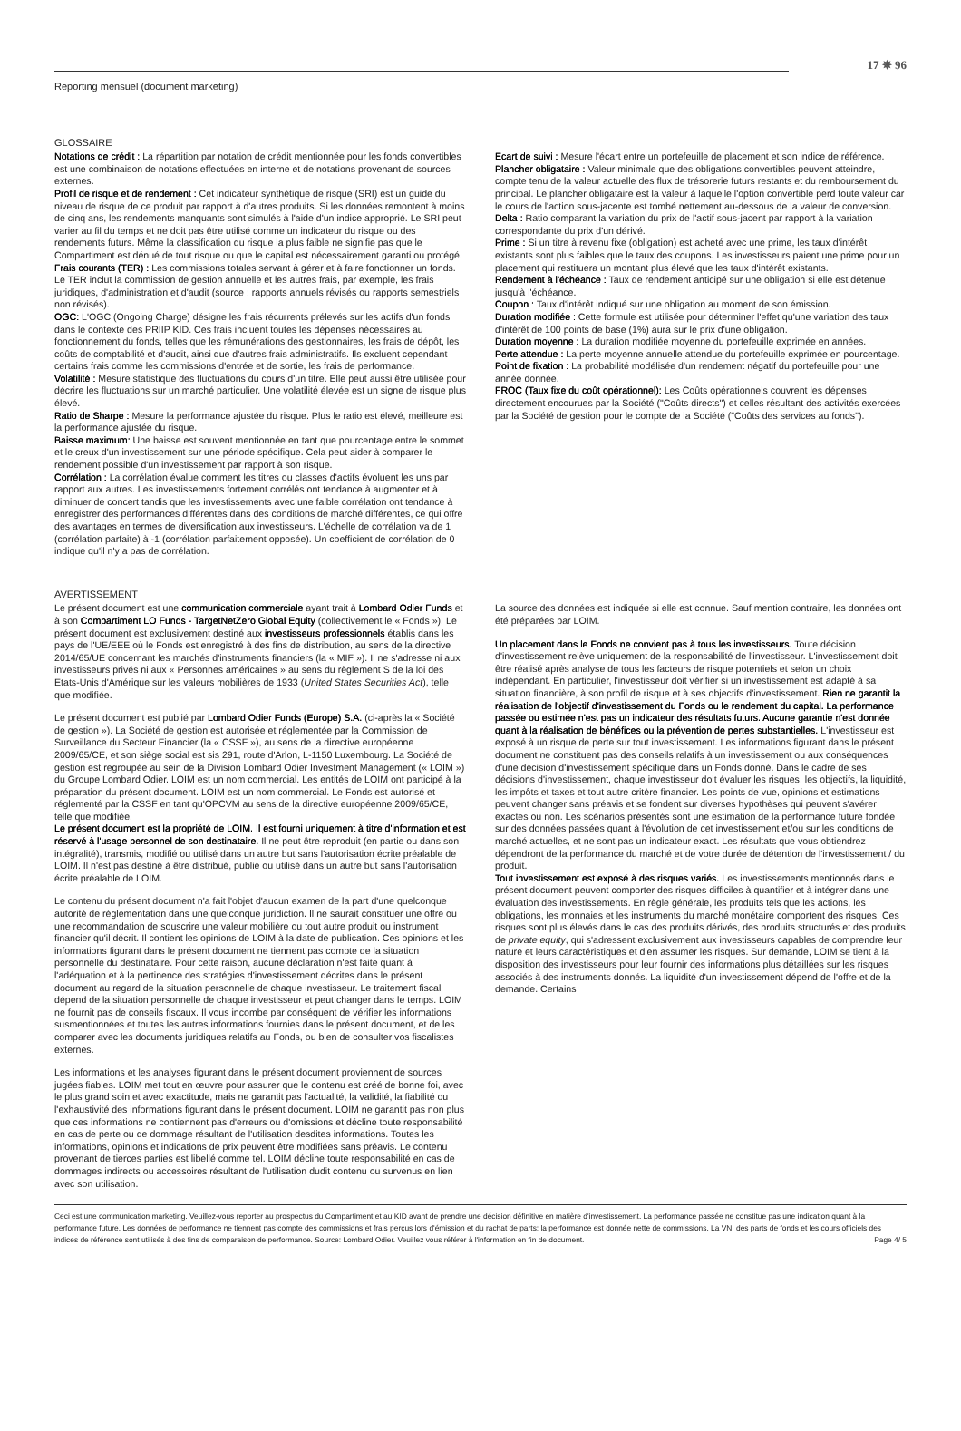17 ✵ 96
Reporting mensuel (document marketing)
GLOSSAIRE
Notations de crédit : La répartition par notation de crédit mentionnée pour les fonds convertibles est une combinaison de notations effectuées en interne et de notations provenant de sources externes.
Profil de risque et de rendement : Cet indicateur synthétique de risque (SRI) est un guide du niveau de risque de ce produit par rapport à d'autres produits. Si les données remontent à moins de cinq ans, les rendements manquants sont simulés à l'aide d'un indice approprié. Le SRI peut varier au fil du temps et ne doit pas être utilisé comme un indicateur du risque ou des rendements futurs. Même la classification du risque la plus faible ne signifie pas que le Compartiment est dénué de tout risque ou que le capital est nécessairement garanti ou protégé.
Frais courants (TER) : Les commissions totales servant à gérer et à faire fonctionner un fonds. Le TER inclut la commission de gestion annuelle et les autres frais, par exemple, les frais juridiques, d'administration et d'audit (source : rapports annuels révisés ou rapports semestriels non révisés).
OGC: L'OGC (Ongoing Charge) désigne les frais récurrents prélevés sur les actifs d'un fonds dans le contexte des PRIIP KID. Ces frais incluent toutes les dépenses nécessaires au fonctionnement du fonds, telles que les rémunérations des gestionnaires, les frais de dépôt, les coûts de comptabilité et d'audit, ainsi que d'autres frais administratifs. Ils excluent cependant certains frais comme les commissions d'entrée et de sortie, les frais de performance.
Volatilité : Mesure statistique des fluctuations du cours d'un titre. Elle peut aussi être utilisée pour décrire les fluctuations sur un marché particulier. Une volatilité élevée est un signe de risque plus élevé.
Ratio de Sharpe : Mesure la performance ajustée du risque. Plus le ratio est élevé, meilleure est la performance ajustée du risque.
Baisse maximum: Une baisse est souvent mentionnée en tant que pourcentage entre le sommet et le creux d'un investissement sur une période spécifique. Cela peut aider à comparer le rendement possible d'un investissement par rapport à son risque.
Corrélation : La corrélation évalue comment les titres ou classes d'actifs évoluent les uns par rapport aux autres. Les investissements fortement corrélés ont tendance à augmenter et à diminuer de concert tandis que les investissements avec une faible corrélation ont tendance à enregistrer des performances différentes dans des conditions de marché différentes, ce qui offre des avantages en termes de diversification aux investisseurs. L'échelle de corrélation va de 1 (corrélation parfaite) à -1 (corrélation parfaitement opposée). Un coefficient de corrélation de 0 indique qu'il n'y a pas de corrélation.
Ecart de suivi : Mesure l'écart entre un portefeuille de placement et son indice de référence.
Plancher obligataire : Valeur minimale que des obligations convertibles peuvent atteindre, compte tenu de la valeur actuelle des flux de trésorerie futurs restants et du remboursement du principal. Le plancher obligataire est la valeur à laquelle l'option convertible perd toute valeur car le cours de l'action sous-jacente est tombé nettement au-dessous de la valeur de conversion.
Delta : Ratio comparant la variation du prix de l'actif sous-jacent par rapport à la variation correspondante du prix d'un dérivé.
Prime : Si un titre à revenu fixe (obligation) est acheté avec une prime, les taux d'intérêt existants sont plus faibles que le taux des coupons. Les investisseurs paient une prime pour un placement qui restituera un montant plus élevé que les taux d'intérêt existants.
Rendement à l'échéance : Taux de rendement anticipé sur une obligation si elle est détenue jusqu'à l'échéance.
Coupon : Taux d'intérêt indiqué sur une obligation au moment de son émission.
Duration modifiée : Cette formule est utilisée pour déterminer l'effet qu'une variation des taux d'intérêt de 100 points de base (1%) aura sur le prix d'une obligation.
Duration moyenne : La duration modifiée moyenne du portefeuille exprimée en années.
Perte attendue : La perte moyenne annuelle attendue du portefeuille exprimée en pourcentage.
Point de fixation : La probabilité modélisée d'un rendement négatif du portefeuille pour une année donnée.
FROC (Taux fixe du coût opérationnel): Les Coûts opérationnels couvrent les dépenses directement encourues par la Société ("Coûts directs") et celles résultant des activités exercées par la Société de gestion pour le compte de la Société ("Coûts des services au fonds").
AVERTISSEMENT
Le présent document est une communication commerciale ayant trait à Lombard Odier Funds et à son Compartiment LO Funds - TargetNetZero Global Equity (collectivement le « Fonds »). Le présent document est exclusivement destiné aux investisseurs professionnels établis dans les pays de l'UE/EEE où le Fonds est enregistré à des fins de distribution, au sens de la directive 2014/65/UE concernant les marchés d'instruments financiers (la « MIF »). Il ne s'adresse ni aux investisseurs privés ni aux « Personnes américaines » au sens du règlement S de la loi des Etats-Unis d'Amérique sur les valeurs mobilières de 1933 (United States Securities Act), telle que modifiée.
Le présent document est publié par Lombard Odier Funds (Europe) S.A. (ci-après la « Société de gestion »). La Société de gestion est autorisée et réglementée par la Commission de Surveillance du Secteur Financier (la « CSSF »), au sens de la directive européenne 2009/65/CE, et son siège social est sis 291, route d'Arlon, L-1150 Luxembourg. La Société de gestion est regroupée au sein de la Division Lombard Odier Investment Management (« LOIM ») du Groupe Lombard Odier. LOIM est un nom commercial. Les entités de LOIM ont participé à la préparation du présent document. LOIM est un nom commercial. Le Fonds est autorisé et réglementé par la CSSF en tant qu'OPCVM au sens de la directive européenne 2009/65/CE, telle que modifiée.
Le présent document est la propriété de LOIM. Il est fourni uniquement à titre d'information et est réservé à l'usage personnel de son destinataire. Il ne peut être reproduit (en partie ou dans son intégralité), transmis, modifié ou utilisé dans un autre but sans l'autorisation écrite préalable de LOIM. Il n'est pas destiné à être distribué, publié ou utilisé dans un autre but sans l'autorisation écrite préalable de LOIM.
Le contenu du présent document n'a fait l'objet d'aucun examen de la part d'une quelconque autorité de réglementation dans une quelconque juridiction. Il ne saurait constituer une offre ou une recommandation de souscrire une valeur mobilière ou tout autre produit ou instrument financier qu'il décrit. Il contient les opinions de LOIM à la date de publication. Ces opinions et les informations figurant dans le présent document ne tiennent pas compte de la situation personnelle du destinataire. Pour cette raison, aucune déclaration n'est faite quant à l'adéquation et à la pertinence des stratégies d'investissement décrites dans le présent document au regard de la situation personnelle de chaque investisseur. Le traitement fiscal dépend de la situation personnelle de chaque investisseur et peut changer dans le temps. LOIM ne fournit pas de conseils fiscaux. Il vous incombe par conséquent de vérifier les informations susmentionnées et toutes les autres informations fournies dans le présent document, et de les comparer avec les documents juridiques relatifs au Fonds, ou bien de consulter vos fiscalistes externes.
Les informations et les analyses figurant dans le présent document proviennent de sources jugées fiables. LOIM met tout en œuvre pour assurer que le contenu est créé de bonne foi, avec le plus grand soin et avec exactitude, mais ne garantit pas l'actualité, la validité, la fiabilité ou l'exhaustivité des informations figurant dans le présent document. LOIM ne garantit pas non plus que ces informations ne contiennent pas d'erreurs ou d'omissions et décline toute responsabilité en cas de perte ou de dommage résultant de l'utilisation desdites informations. Toutes les informations, opinions et indications de prix peuvent être modifiées sans préavis. Le contenu provenant de tierces parties est libellé comme tel. LOIM décline toute responsabilité en cas de dommages indirects ou accessoires résultant de l'utilisation dudit contenu ou survenus en lien avec son utilisation.
La source des données est indiquée si elle est connue. Sauf mention contraire, les données ont été préparées par LOIM.
Un placement dans le Fonds ne convient pas à tous les investisseurs. Toute décision d'investissement relève uniquement de la responsabilité de l'investisseur. L'investissement doit être réalisé après analyse de tous les facteurs de risque potentiels et selon un choix indépendant. En particulier, l'investisseur doit vérifier si un investissement est adapté à sa situation financière, à son profil de risque et à ses objectifs d'investissement. Rien ne garantit la réalisation de l'objectif d'investissement du Fonds ou le rendement du capital. La performance passée ou estimée n'est pas un indicateur des résultats futurs. Aucune garantie n'est donnée quant à la réalisation de bénéfices ou la prévention de pertes substantielles. L'investisseur est exposé à un risque de perte sur tout investissement. Les informations figurant dans le présent document ne constituent pas des conseils relatifs à un investissement ou aux conséquences d'une décision d'investissement spécifique dans un Fonds donné. Dans le cadre de ses décisions d'investissement, chaque investisseur doit évaluer les risques, les objectifs, la liquidité, les impôts et taxes et tout autre critère financier. Les points de vue, opinions et estimations peuvent changer sans préavis et se fondent sur diverses hypothèses qui peuvent s'avérer exactes ou non. Les scénarios présentés sont une estimation de la performance future fondée sur des données passées quant à l'évolution de cet investissement et/ou sur les conditions de marché actuelles, et ne sont pas un indicateur exact. Les résultats que vous obtiendrez dépendront de la performance du marché et de votre durée de détention de l'investissement / du produit.
Tout investissement est exposé à des risques variés. Les investissements mentionnés dans le présent document peuvent comporter des risques difficiles à quantifier et à intégrer dans une évaluation des investissements. En règle générale, les produits tels que les actions, les obligations, les monnaies et les instruments du marché monétaire comportent des risques. Ces risques sont plus élevés dans le cas des produits dérivés, des produits structurés et des produits de private equity, qui s'adressent exclusivement aux investisseurs capables de comprendre leur nature et leurs caractéristiques et d'en assumer les risques. Sur demande, LOIM se tient à la disposition des investisseurs pour leur fournir des informations plus détaillées sur les risques associés à des instruments donnés. La liquidité d'un investissement dépend de l'offre et de la demande. Certains
Ceci est une communication marketing. Veuillez-vous reporter au prospectus du Compartiment et au KID avant de prendre une décision définitive en matière d'investissement. La performance passée ne constitue pas une indication quant à la performance future. Les données de performance ne tiennent pas compte des commissions et frais perçus lors d'émission et du rachat de parts; la performance est donnée nette de commissions. La VNI des parts de fonds et les cours officiels des indices de référence sont utilisés à des fins de comparaison de performance. Source: Lombard Odier. Veuillez vous référer à l'information en fin de document. Page 4/ 5